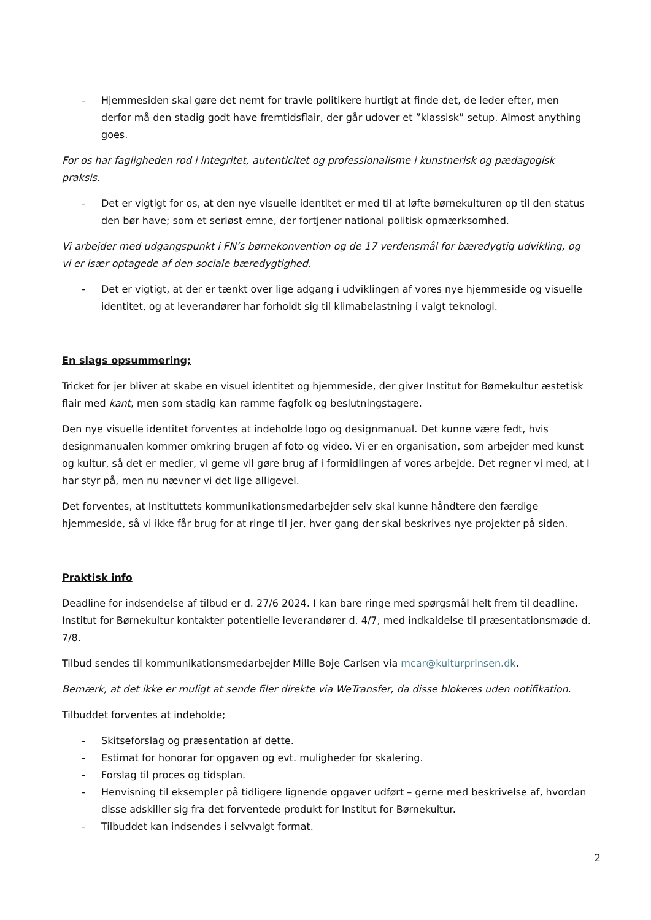- Hjemmesiden skal gøre det nemt for travle politikere hurtigt at finde det, de leder efter, men derfor må den stadig godt have fremtidsflair, der går udover et ”klassisk” setup. Almost anything goes.
For os har fagligheden rod i integritet, autenticitet og professionalisme i kunstnerisk og pædagogisk praksis.
- Det er vigtigt for os, at den nye visuelle identitet er med til at løfte børnekulturen op til den status den bør have; som et seriøst emne, der fortjener national politisk opmærksomhed.
Vi arbejder med udgangspunkt i FN’s børnekonvention og de 17 verdensmål for bæredygtig udvikling, og vi er især optagede af den sociale bæredygtighed.
- Det er vigtigt, at der er tænkt over lige adgang i udviklingen af vores nye hjemmeside og visuelle identitet, og at leverandører har forholdt sig til klimabelastning i valgt teknologi.
En slags opsummering;
Tricket for jer bliver at skabe en visuel identitet og hjemmeside, der giver Institut for Børnekultur æstetisk flair med kant, men som stadig kan ramme fagfolk og beslutningstagere.
Den nye visuelle identitet forventes at indeholde logo og designmanual. Det kunne være fedt, hvis designmanualen kommer omkring brugen af foto og video. Vi er en organisation, som arbejder med kunst og kultur, så det er medier, vi gerne vil gøre brug af i formidlingen af vores arbejde. Det regner vi med, at I har styr på, men nu nævner vi det lige alligevel.
Det forventes, at Instituttets kommunikationsmedarbejder selv skal kunne håndtere den færdige hjemmeside, så vi ikke får brug for at ringe til jer, hver gang der skal beskrives nye projekter på siden.
Praktisk info
Deadline for indsendelse af tilbud er d. 27/6 2024. I kan bare ringe med spørgsmål helt frem til deadline. Institut for Børnekultur kontakter potentielle leverandører d. 4/7, med indkaldelse til præsentationsmøde d. 7/8.
Tilbud sendes til kommunikationsmedarbejder Mille Boje Carlsen via mcar@kulturprinsen.dk.
Bemærk, at det ikke er muligt at sende filer direkte via WeTransfer, da disse blokeres uden notifikation.
Tilbuddet forventes at indeholde;
- Skitseforslag og præsentation af dette.
- Estimat for honorar for opgaven og evt. muligheder for skalering.
- Forslag til proces og tidsplan.
- Henvisning til eksempler på tidligere lignende opgaver udført – gerne med beskrivelse af, hvordan disse adskiller sig fra det forventede produkt for Institut for Børnekultur.
- Tilbuddet kan indsendes i selvvalgt format.
2